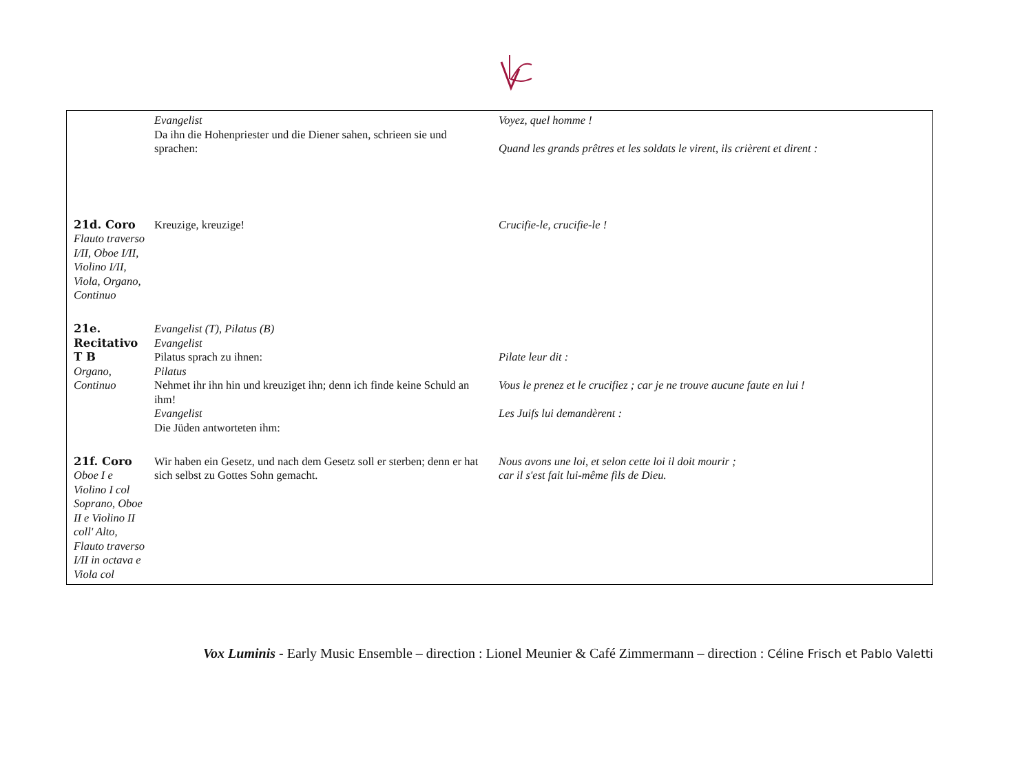| | Evangelist Da ihn die Hohenpriester und die Diener sahen, schrieen sie und sprachen: | Voyez, quel homme ! Quand les grands prêtres et les soldats le virent, ils crièrent et dirent : |
| 21d. Coro Flauto traverso I/II, Oboe I/II, Violino I/II, Viola, Organo, Continuo | Kreuzige, kreuzige! | Crucifie-le, crucifie-le ! |
| 21e. Recitativo T B Organo, Continuo | Evangelist (T), Pilatus (B) Evangelist Pilatus sprach zu ihnen: Pilatus Nehmet ihr ihn hin und kreuziget ihn; denn ich finde keine Schuld an ihm! Evangelist Die Jüden antworteten ihm: | Pilate leur dit : Vous le prenez et le crucifiez ; car je ne trouve aucune faute en lui ! Les Juifs lui demandèrent : |
| 21f. Coro Oboe I e Violino I col Soprano, Oboe II e Violino II coll' Alto, Flauto traverso I/II in octava e Viola col | Wir haben ein Gesetz, und nach dem Gesetz soll er sterben; denn er hat sich selbst zu Gottes Sohn gemacht. | Nous avons une loi, et selon cette loi il doit mourir ; car il s'est fait lui-même fils de Dieu. |
Vox Luminis - Early Music Ensemble – direction : Lionel Meunier & Café Zimmermann – direction : Céline Frisch et Pablo Valetti